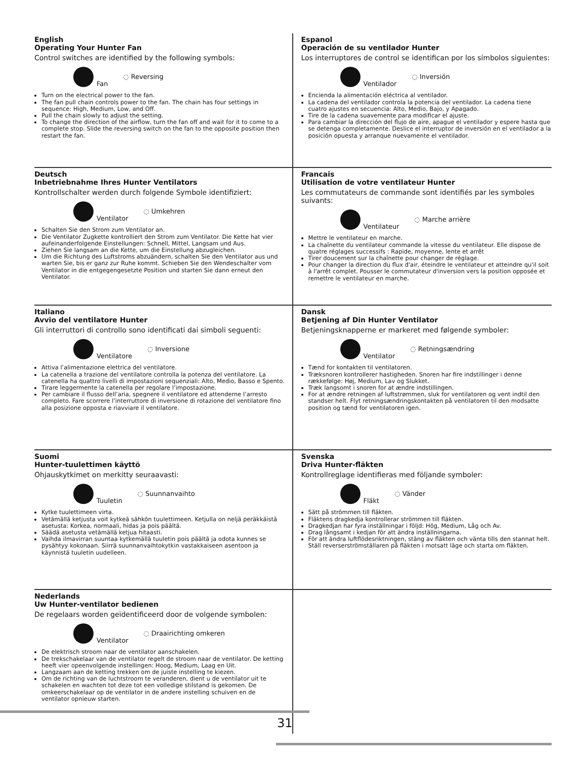English
Operating Your Hunter Fan
Control switches are identified by the following symbols:
Fan ◌ Reversing
Turn on the electrical power to the fan.
The fan pull chain controls power to the fan. The chain has four settings in sequence: High, Medium, Low, and Off.
Pull the chain slowly to adjust the setting.
To change the direction of the airflow, turn the fan off and wait for it to come to a complete stop. Slide the reversing switch on the fan to the opposite position then restart the fan.
Espanol
Operación de su ventilador Hunter
Los interruptores de control se identifican por los símbolos siguientes:
Ventilador ◌ Inversión
Encienda la alimentación eléctrica al ventilador.
La cadena del ventilador controla la potencia del ventilador. La cadena tiene cuatro ajustes en secuencia: Alto, Medio, Bajo, y Apagado.
Tire de la cadena suavemente para modificar el ajuste.
Para cambiar la dirección del flujo de aire, apague el ventilador y espere hasta que se detenga completamente. Deslice el interruptor de inversión en el ventilador a la posición opuesta y arranque nuevamente el ventilador.
Deutsch
Inbetriebnahme Ihres Hunter Ventilators
Kontrollschalter werden durch folgende Symbole identifiziert:
Ventilator ◌ Umkehren
Schalten Sie den Strom zum Ventilator an.
Die Ventilator Zugkette kontrolliert den Strom zum Ventilator. Die Kette hat vier aufeinanderfolgende Einstellungen: Schnell, Mittel, Langsam und Aus.
Ziehen Sie langsam an die Kette, um die Einstellung abzugleichen.
Um die Richtung des Luftstroms abzuändern, schalten Sie den Ventilator aus und warten Sie, bis er ganz zur Ruhe kommt. Schieben Sie den Wendeschalter vom Ventilator in die entgegengesetzte Position und starten Sie dann erneut den Ventilator.
Francais
Utilisation de votre ventilateur Hunter
Les commutateurs de commande sont identifiés par les symboles suivants:
Ventilateur ◌ Marche arrière
Mettre le ventilateur en marche.
La chaînette du ventilateur commande la vitesse du ventilateur. Elle dispose de quatre réglages successifs : Rapide, moyenne, lente et arrêt
Tirer doucement sur la chaînette pour changer de réglage.
Pour changer la direction du flux d'air, éteindre le ventilateur et atteindre qu'il soit à l'arrêt complet. Pousser le commutateur d'inversion vers la position opposée et remettre le ventilateur en marche.
Italiano
Avvio del ventilatore Hunter
Gli interruttori di controllo sono identificati dai simboli seguenti:
Ventilatore ◌ Inversione
Attiva l’alimentazione elettrica del ventilatore.
La catenella a trazione del ventilatore controlla la potenza del ventilatore. La catenella ha quattro livelli di impostazioni sequenziali: Alto, Medio, Basso e Spento.
Tirare leggermente la catenella per regolare l’impostazione.
Per cambiare il flusso dell’aria, spegnere il ventilatore ed attenderne l’arresto completo. Fare scorrere l’interruttore di inversione di rotazione del ventilatore fino alla posizione opposta e riavviare il ventilatore.
Dansk
Betjening af Din Hunter Ventilator
Betjeningsknapperne er markeret med følgende symboler:
Ventilator ◌ Retningsændring
Tænd for kontakten til ventilatoren.
Træksnoren kontrollerer hastigheden. Snoren har fire indstillinger i denne rækkefølge: Høj, Medium, Lav og Slukket.
Træk langsomt i snoren for at ændre indstillingen.
For at ændre retningen af luftstrømmen, sluk for ventilatoren og vent indtil den standser helt. Flyt retningsændringskontakten på ventilatoren til den modsatte position og tænd for ventilatoren igen.
Suomi
Hunter-tuulettimen käyttö
Ohjauskytkimet on merkitty seuraavasti:
Tuuletin ◌ Suunnanvaihto
Kytke tuulettimeen virta.
Vetämällä ketjusta voit kytkeä sähkön tuulettimeen. Ketjulla on neljä peräkkäistä asetusta: Korkea, normaali, hidas ja pois päältä.
Säädä asetusta vetämällä ketjua hitaasti.
Vaihda ilmavirran suuntaa kytkemällä tuuletin pois päältä ja odota kunnes se pysähtyy kokonaan. Siirrä suunnanvaihtokytkin vastakkaiseen asentoon ja käynnistä tuuletin uudelleen.
Svenska
Driva Hunter-fläkten
Kontrollreglage identifieras med följande symboler:
Fläkt ◌ Vänder
Sätt på strömmen till fläkten.
Fläktens dragkedja kontrollerar strömmen till fläkten.
Dragkedjan har fyra inställningar i följd: Hög, Medium, Låg och Av.
Drag långsamt i kedjan för att ändra inställningarna.
För att ändra luftflödesriktningen, stäng av fläkten och vänta tills den stannat helt. Ställ reverserströmställaren på fläkten i motsatt läge och starta om fläkten.
Nederlands
Uw Hunter-ventilator bedienen
De regelaars worden geïdentificeerd door de volgende symbolen:
Ventilator ◌ Draairichting omkeren
De elektrisch stroom naar de ventilator aanschakelen.
De trekschakelaar van de ventilator regelt de stroom naar de ventilator. De ketting heeft vier opeenvolgende instellingen: Hoog, Medium, Laag en Uit.
Langzaam aan de ketting trekken om de juiste instelling te kiezen.
Om de richting van de luchtstroom te veranderen, dient u de ventilator uit te schakelen en wachten tot deze tot een volledige stilstand is gekomen. De omkeerschakelaar op de ventilator in de andere instelling schuiven en de ventilator opnieuw starten.
31